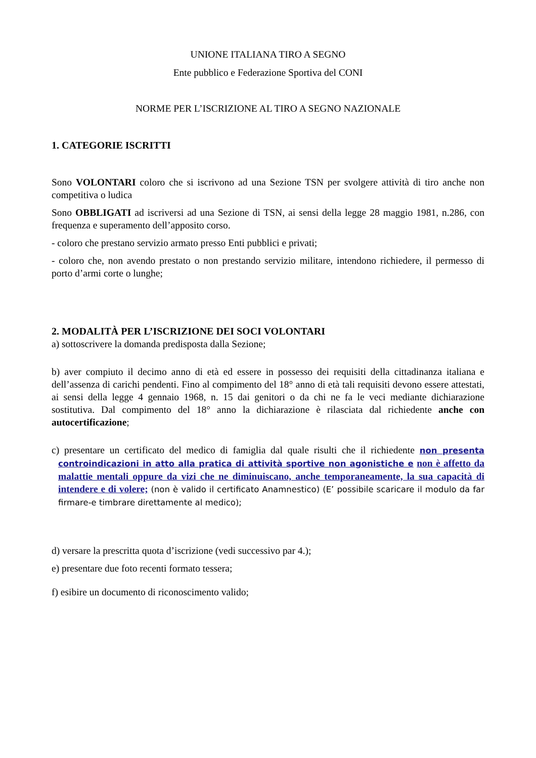UNIONE ITALIANA TIRO A SEGNO
Ente pubblico e Federazione Sportiva del CONI
NORME PER L’ISCRIZIONE AL TIRO A SEGNO NAZIONALE
1. CATEGORIE ISCRITTI
Sono VOLONTARI coloro che si iscrivono ad una Sezione TSN per svolgere attività di tiro anche non competitiva o ludica
Sono OBBLIGATI ad iscriversi ad una Sezione di TSN, ai sensi della legge 28 maggio 1981, n.286, con frequenza e superamento dell’apposito corso.
- coloro che prestano servizio armato presso Enti pubblici e privati;
- coloro che, non avendo prestato o non prestando servizio militare, intendono richiedere, il permesso di porto d’armi corte o lunghe;
2. MODALITÀ PER L’ISCRIZIONE DEI SOCI VOLONTARI
a) sottoscrivere la domanda predisposta dalla Sezione;
b) aver compiuto il decimo anno di età ed essere in possesso dei requisiti della cittadinanza italiana e dell’assenza di carichi pendenti. Fino al compimento del 18° anno di età tali requisiti devono essere attestati, ai sensi della legge 4 gennaio 1968, n. 15 dai genitori o da chi ne fa le veci mediante dichiarazione sostitutiva. Dal compimento del 18° anno la dichiarazione è rilasciata dal richiedente anche con autocertificazione;
c) presentare un certificato del medico di famiglia dal quale risulti che il richiedente non presenta controindicazioni in atto alla pratica di attività sportive non agonistiche e non è affetto da malattie mentali oppure da vizi che ne diminuiscano, anche temporaneamente, la sua capacità di intendere e di volere; (non è valido il certificato Anamnestico) (E’ possibile scaricare il modulo da far firmare-e timbrare direttamente al medico);
d) versare la prescritta quota d’iscrizione (vedi successivo par 4.);
e) presentare due foto recenti formato tessera;
f) esibire un documento di riconoscimento valido;